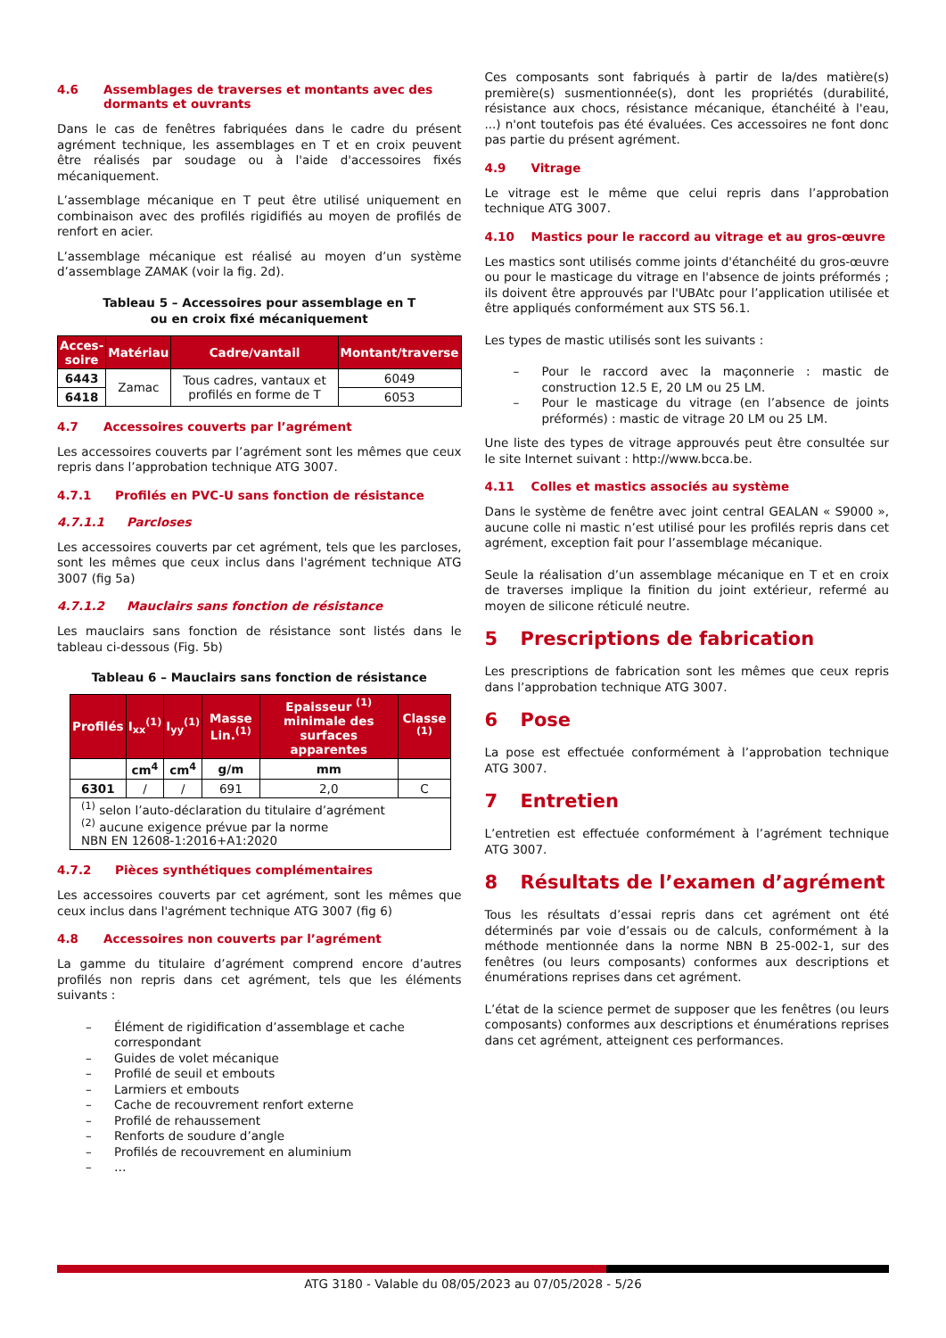4.6 Assemblages de traverses et montants avec des
dormants et ouvrants
Dans le cas de fenêtres fabriquées dans le cadre du présent agrément technique, les assemblages en T et en croix peuvent être réalisés par soudage ou à l'aide d'accessoires fixés mécaniquement.
L’assemblage mécanique en T peut être utilisé uniquement en combinaison avec des profilés rigidifiés au moyen de profilés de renfort en acier.
L’assemblage mécanique est réalisé au moyen d’un système d’assemblage ZAMAK (voir la fig. 2d).
Tableau 5 – Accessoires pour assemblage en T
ou en croix fixé mécaniquement
| Acces- soire | Matériau | Cadre/vantail | Montant/traverse |
| --- | --- | --- | --- |
| 6443 | Zamac | Tous cadres, vantaux et profilés en forme de T | 6049 |
| 6418 | | | 6053 |
4.7 Accessoires couverts par l’agrément
Les accessoires couverts par l’agrément sont les mêmes que ceux repris dans l’approbation technique ATG 3007.
4.7.1 Profilés en PVC-U sans fonction de résistance
4.7.1.1 Parcloses
Les accessoires couverts par cet agrément, tels que les parcloses, sont les mêmes que ceux inclus dans l'agrément technique ATG 3007 (fig 5a)
4.7.1.2 Mauclairs sans fonction de résistance
Les mauclairs sans fonction de résistance sont listés dans le tableau ci-dessous (Fig. 5b)
Tableau 6 – Mauclairs sans fonction de résistance
| Profilés | I<sub>xx</sub><sup>(1)</sup> | I<sub>yy</sub><sup>(1)</sup> | Masse Lin.<sup>(1)</sup> | Epaisseur <sup>(1)</sup> minimale des surfaces apparentes | Classe <sup>(1)</sup> |
| --- | --- | --- | --- | --- | --- |
| | cm<sup>4</sup> | cm<sup>4</sup> | g/m | mm | |
| 6301 | / | / | 691 | 2,0 | C |
| <sup>(1)</sup> selon l’auto-déclaration du titulaire d’agrément <sup>(2)</sup> aucune exigence prévue par la norme NBN EN 12608-1:2016+A1:2020 | | | | | |
4.7.2 Pièces synthétiques complémentaires
Les accessoires couverts par cet agrément, sont les mêmes que ceux inclus dans l'agrément technique ATG 3007 (fig 6)
4.8 Accessoires non couverts par l’agrément
La gamme du titulaire d’agrément comprend encore d’autres profilés non repris dans cet agrément, tels que les éléments suivants :
– Élément de rigidification d’assemblage et cache correspondant
– Guides de volet mécanique
– Profilé de seuil et embouts
– Larmiers et embouts
– Cache de recouvrement renfort externe
– Profilé de rehaussement
– Renforts de soudure d’angle
– Profilés de recouvrement en aluminium
– …
Ces composants sont fabriqués à partir de la/des matière(s) première(s) susmentionnée(s), dont les propriétés (durabilité, résistance aux chocs, résistance mécanique, étanchéité à l'eau, ...) n'ont toutefois pas été évaluées. Ces accessoires ne font donc pas partie du présent agrément.
4.9 Vitrage
Le vitrage est le même que celui repris dans l’approbation technique ATG 3007.
4.10 Mastics pour le raccord au vitrage et au gros-œuvre
Les mastics sont utilisés comme joints d'étanchéité du gros-œuvre ou pour le masticage du vitrage en l'absence de joints préformés ; ils doivent être approuvés par l'UBAtc pour l’application utilisée et être appliqués conformément aux STS 56.1.
Les types de mastic utilisés sont les suivants :
– Pour le raccord avec la maçonnerie : mastic de construction 12.5 E, 20 LM ou 25 LM.
– Pour le masticage du vitrage (en l’absence de joints préformés) : mastic de vitrage 20 LM ou 25 LM.
Une liste des types de vitrage approuvés peut être consultée sur le site Internet suivant : http://www.bcca.be.
4.11 Colles et mastics associés au système
Dans le système de fenêtre avec joint central GEALAN « S9000 », aucune colle ni mastic n’est utilisé pour les profilés repris dans cet agrément, exception fait pour l’assemblage mécanique.
Seule la réalisation d’un assemblage mécanique en T et en croix de traverses implique la finition du joint extérieur, refermé au moyen de silicone réticulé neutre.
5 Prescriptions de fabrication
Les prescriptions de fabrication sont les mêmes que ceux repris dans l’approbation technique ATG 3007.
6 Pose
La pose est effectuée conformément à l’approbation technique ATG 3007.
7 Entretien
L’entretien est effectuée conformément à l’agrément technique ATG 3007.
8 Résultats de l’examen d’agrément
Tous les résultats d’essai repris dans cet agrément ont été déterminés par voie d’essais ou de calculs, conformément à la méthode mentionnée dans la norme NBN B 25-002-1, sur des fenêtres (ou leurs composants) conformes aux descriptions et énumérations reprises dans cet agrément.
L’état de la science permet de supposer que les fenêtres (ou leurs composants) conformes aux descriptions et énumérations reprises dans cet agrément, atteignent ces performances.
ATG 3180 - Valable du 08/05/2023 au 07/05/2028 - 5/26